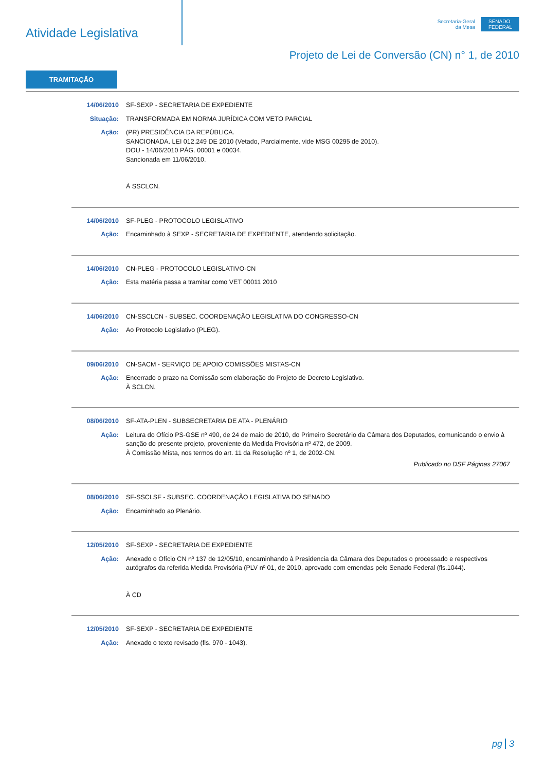Atividade Legislativa
Secretaria-Geral
da Mesa
SENADO
FEDERAL
Projeto de Lei de Conversão (CN) n° 1, de 2010
TRAMITAÇÃO
14/06/2010 SF-SEXP - SECRETARIA DE EXPEDIENTE
Situação: TRANSFORMADA EM NORMA JURÍDICA COM VETO PARCIAL
Ação: (PR) PRESIDÊNCIA DA REPÚBLICA.
SANCIONADA. LEI 012.249 DE 2010 (Vetado, Parcialmente. vide MSG 00295 de 2010).
DOU - 14/06/2010 PÁG. 00001 e 00034.
Sancionada em 11/06/2010.
À SSCLCN.
14/06/2010 SF-PLEG - PROTOCOLO LEGISLATIVO
Ação: Encaminhado à SEXP - SECRETARIA DE EXPEDIENTE, atendendo solicitação.
14/06/2010 CN-PLEG - PROTOCOLO LEGISLATIVO-CN
Ação: Esta matéria passa a tramitar como VET 00011 2010
14/06/2010 CN-SSCLCN - SUBSEC. COORDENAÇÃO LEGISLATIVA DO CONGRESSO-CN
Ação: Ao Protocolo Legislativo (PLEG).
09/06/2010 CN-SACM - SERVIÇO DE APOIO COMISSÕES MISTAS-CN
Ação: Encerrado o prazo na Comissão sem elaboração do Projeto de Decreto Legislativo.
À SCLCN.
08/06/2010 SF-ATA-PLEN - SUBSECRETARIA DE ATA - PLENÁRIO
Ação: Leitura do Ofício PS-GSE nº 490, de 24 de maio de 2010, do Primeiro Secretário da Câmara dos Deputados, comunicando o envio à sanção do presente projeto, proveniente da Medida Provisória nº 472, de 2009.
À Comissão Mista, nos termos do art. 11 da Resolução nº 1, de 2002-CN.
Publicado no DSF Páginas 27067
08/06/2010 SF-SSCLSF - SUBSEC. COORDENAÇÃO LEGISLATIVA DO SENADO
Ação: Encaminhado ao Plenário.
12/05/2010 SF-SEXP - SECRETARIA DE EXPEDIENTE
Ação: Anexado o Ofício CN nº 137 de 12/05/10, encaminhando à Presidencia da Câmara dos Deputados o processado e respectivos autógrafos da referida Medida Provisória (PLV nº 01, de 2010, aprovado com emendas pelo Senado Federal (fls.1044).
À CD
12/05/2010 SF-SEXP - SECRETARIA DE EXPEDIENTE
Ação: Anexado o texto revisado (fls. 970 - 1043).
pg 3